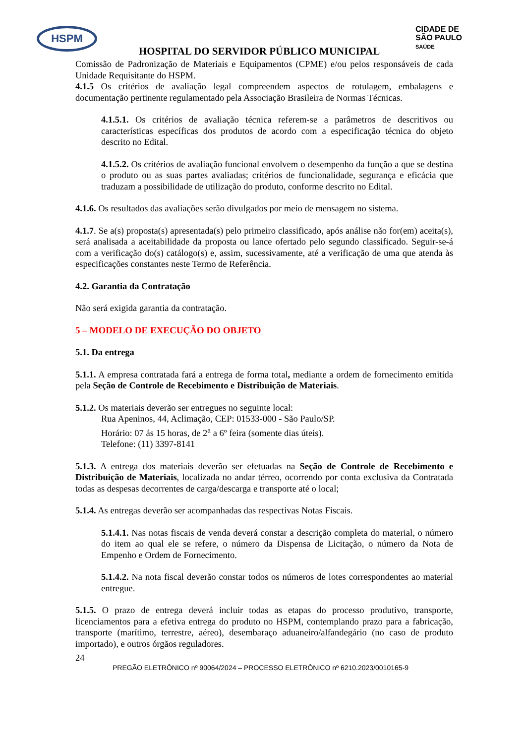HSPM
CIDADE DE
SÃO PAULO
SAÚDE
HOSPITAL DO SERVIDOR PÚBLICO MUNICIPAL
Comissão de Padronização de Materiais e Equipamentos (CPME) e/ou pelos responsáveis de cada Unidade Requisitante do HSPM.
4.1.5 Os critérios de avaliação legal compreendem aspectos de rotulagem, embalagens e documentação pertinente regulamentado pela Associação Brasileira de Normas Técnicas.
4.1.5.1. Os critérios de avaliação técnica referem-se a parâmetros de descritivos ou características específicas dos produtos de acordo com a especificação técnica do objeto descrito no Edital.
4.1.5.2. Os critérios de avaliação funcional envolvem o desempenho da função a que se destina o produto ou as suas partes avaliadas; critérios de funcionalidade, segurança e eficácia que traduzam a possibilidade de utilização do produto, conforme descrito no Edital.
4.1.6. Os resultados das avaliações serão divulgados por meio de mensagem no sistema.
4.1.7. Se a(s) proposta(s) apresentada(s) pelo primeiro classificado, após análise não for(em) aceita(s), será analisada a aceitabilidade da proposta ou lance ofertado pelo segundo classificado. Seguir-se-á com a verificação do(s) catálogo(s) e, assim, sucessivamente, até a verificação de uma que atenda às especificações constantes neste Termo de Referência.
4.2. Garantia da Contratação
Não será exigida garantia da contratação.
5 – MODELO DE EXECUÇÃO DO OBJETO
5.1. Da entrega
5.1.1. A empresa contratada fará a entrega de forma total, mediante a ordem de fornecimento emitida pela Seção de Controle de Recebimento e Distribuição de Materiais.
5.1.2. Os materiais deverão ser entregues no seguinte local:
Rua Apeninos, 44, Aclimação, CEP: 01533-000 - São Paulo/SP.
Horário: 07 ás 15 horas, de 2<sup>a</sup> a 6º feira (somente dias úteis).
Telefone: (11) 3397-8141
5.1.3. A entrega dos materiais deverão ser efetuadas na Seção de Controle de Recebimento e Distribuição de Materiais, localizada no andar térreo, ocorrendo por conta exclusiva da Contratada todas as despesas decorrentes de carga/descarga e transporte até o local;
5.1.4. As entregas deverão ser acompanhadas das respectivas Notas Fiscais.
5.1.4.1. Nas notas fiscais de venda deverá constar a descrição completa do material, o número do item ao qual ele se refere, o número da Dispensa de Licitação, o número da Nota de Empenho e Ordem de Fornecimento.
5.1.4.2. Na nota fiscal deverão constar todos os números de lotes correspondentes ao material entregue.
5.1.5. O prazo de entrega deverá incluir todas as etapas do processo produtivo, transporte, licenciamentos para a efetiva entrega do produto no HSPM, contemplando prazo para a fabricação, transporte (marítimo, terrestre, aéreo), desembaraço aduaneiro/alfandegário (no caso de produto importado), e outros órgãos reguladores.
24
PREGÃO ELETRÔNICO nº 90064/2024 – PROCESSO ELETRÔNICO nº 6210.2023/0010165-9